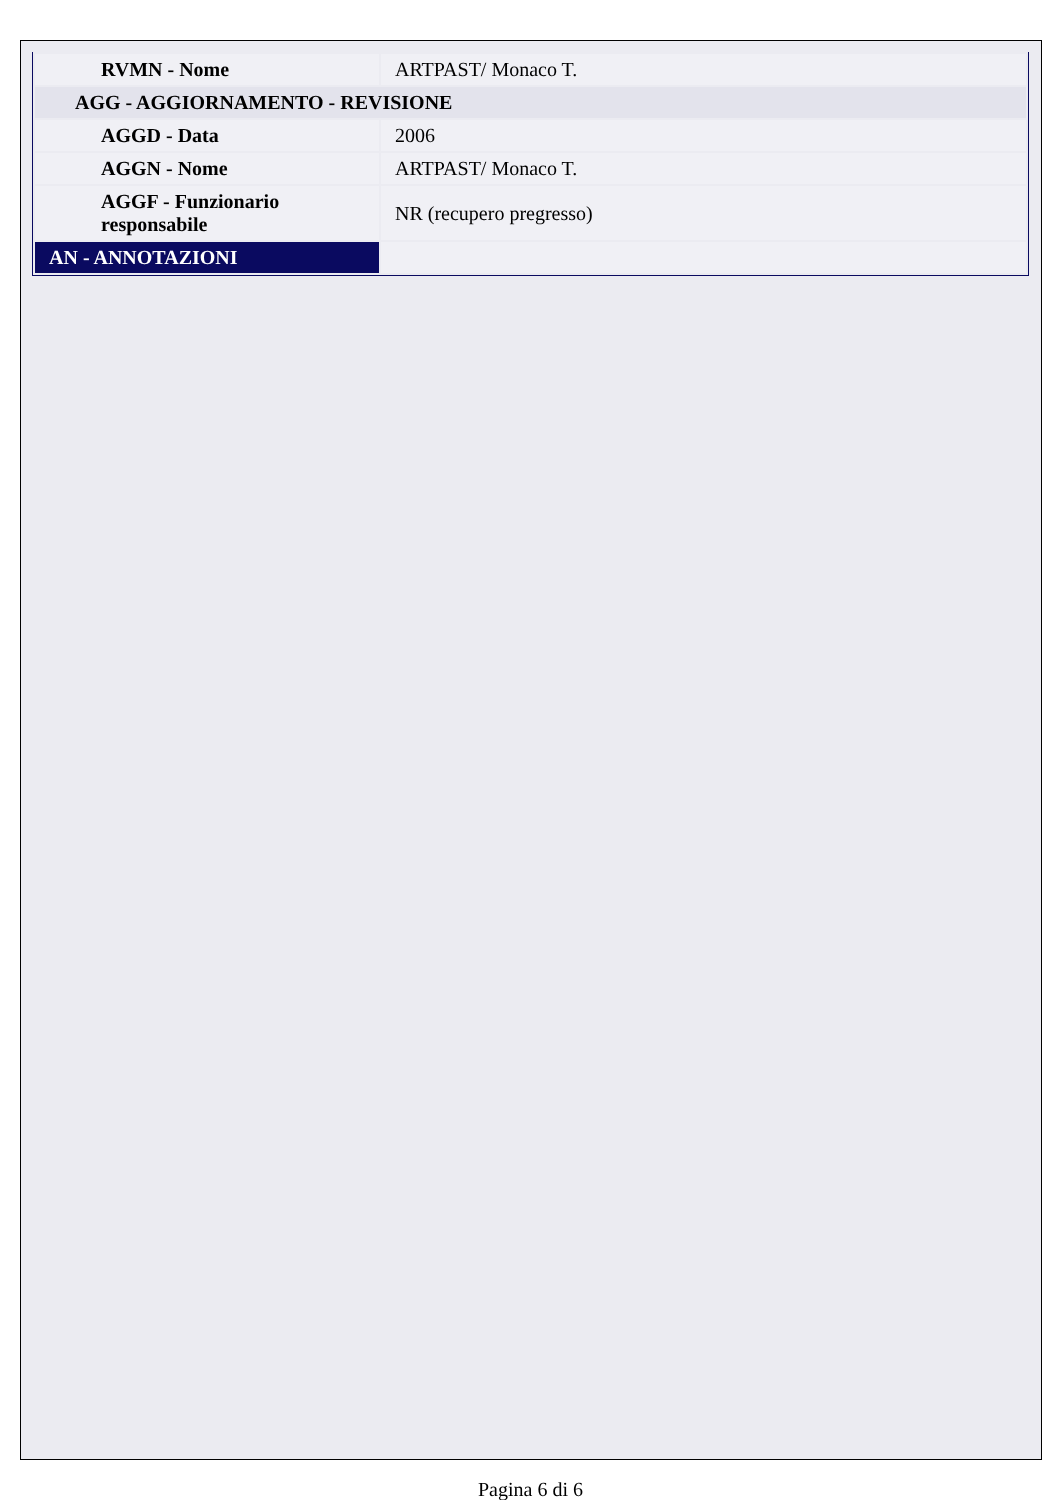| RVMN - Nome | ARTPAST/ Monaco T. |
| AGG - AGGIORNAMENTO - REVISIONE | |
| AGGD - Data | 2006 |
| AGGN - Nome | ARTPAST/ Monaco T. |
| AGGF - Funzionario responsabile | NR (recupero pregresso) |
| AN - ANNOTAZIONI | |
Pagina 6 di 6